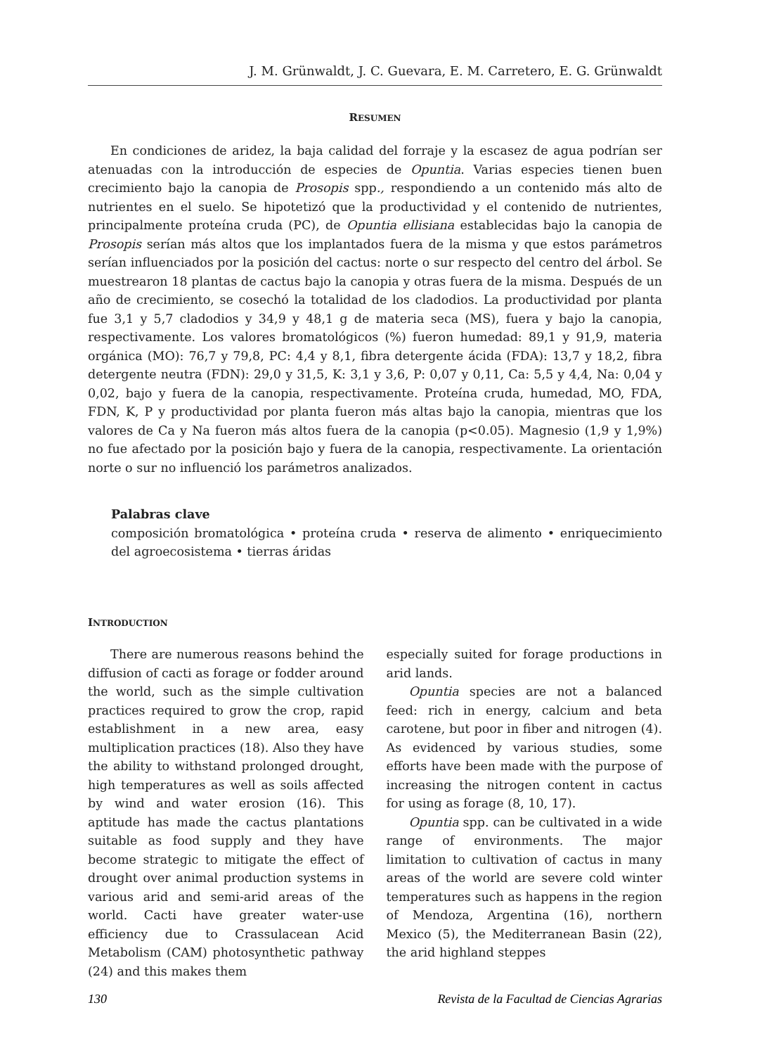J. M. Grünwaldt, J. C. Guevara, E. M. Carretero, E. G. Grünwaldt
RESUMEN
En condiciones de aridez, la baja calidad del forraje y la escasez de agua podrían ser atenuadas con la introducción de especies de Opuntia. Varias especies tienen buen crecimiento bajo la canopia de Prosopis spp., respondiendo a un contenido más alto de nutrientes en el suelo. Se hipotetizó que la productividad y el contenido de nutrientes, principalmente proteína cruda (PC), de Opuntia ellisiana establecidas bajo la canopia de Prosopis serían más altos que los implantados fuera de la misma y que estos parámetros serían influenciados por la posición del cactus: norte o sur respecto del centro del árbol. Se muestrearon 18 plantas de cactus bajo la canopia y otras fuera de la misma. Después de un año de crecimiento, se cosechó la totalidad de los cladodios. La productividad por planta fue 3,1 y 5,7 cladodios y 34,9 y 48,1 g de materia seca (MS), fuera y bajo la canopia, respectivamente. Los valores bromatológicos (%) fueron humedad: 89,1 y 91,9, materia orgánica (MO): 76,7 y 79,8, PC: 4,4 y 8,1, fibra detergente ácida (FDA): 13,7 y 18,2, fibra detergente neutra (FDN): 29,0 y 31,5, K: 3,1 y 3,6, P: 0,07 y 0,11, Ca: 5,5 y 4,4, Na: 0,04 y 0,02, bajo y fuera de la canopia, respectivamente. Proteína cruda, humedad, MO, FDA, FDN, K, P y productividad por planta fueron más altas bajo la canopia, mientras que los valores de Ca y Na fueron más altos fuera de la canopia (p<0.05). Magnesio (1,9 y 1,9%) no fue afectado por la posición bajo y fuera de la canopia, respectivamente. La orientación norte o sur no influenció los parámetros analizados.
Palabras clave
composición bromatológica • proteína cruda • reserva de alimento • enriquecimiento del agroecosistema • tierras áridas
INTRODUCTION
There are numerous reasons behind the diffusion of cacti as forage or fodder around the world, such as the simple cultivation practices required to grow the crop, rapid establishment in a new area, easy multiplication practices (18). Also they have the ability to withstand prolonged drought, high temperatures as well as soils affected by wind and water erosion (16). This aptitude has made the cactus plantations suitable as food supply and they have become strategic to mitigate the effect of drought over animal production systems in various arid and semi-arid areas of the world. Cacti have greater water-use efficiency due to Crassulacean Acid Metabolism (CAM) photosynthetic pathway (24) and this makes them
especially suited for forage productions in arid lands.
Opuntia species are not a balanced feed: rich in energy, calcium and beta carotene, but poor in fiber and nitrogen (4). As evidenced by various studies, some efforts have been made with the purpose of increasing the nitrogen content in cactus for using as forage (8, 10, 17).
Opuntia spp. can be cultivated in a wide range of environments. The major limitation to cultivation of cactus in many areas of the world are severe cold winter temperatures such as happens in the region of Mendoza, Argentina (16), northern Mexico (5), the Mediterranean Basin (22), the arid highland steppes
130 Revista de la Facultad de Ciencias Agrarias